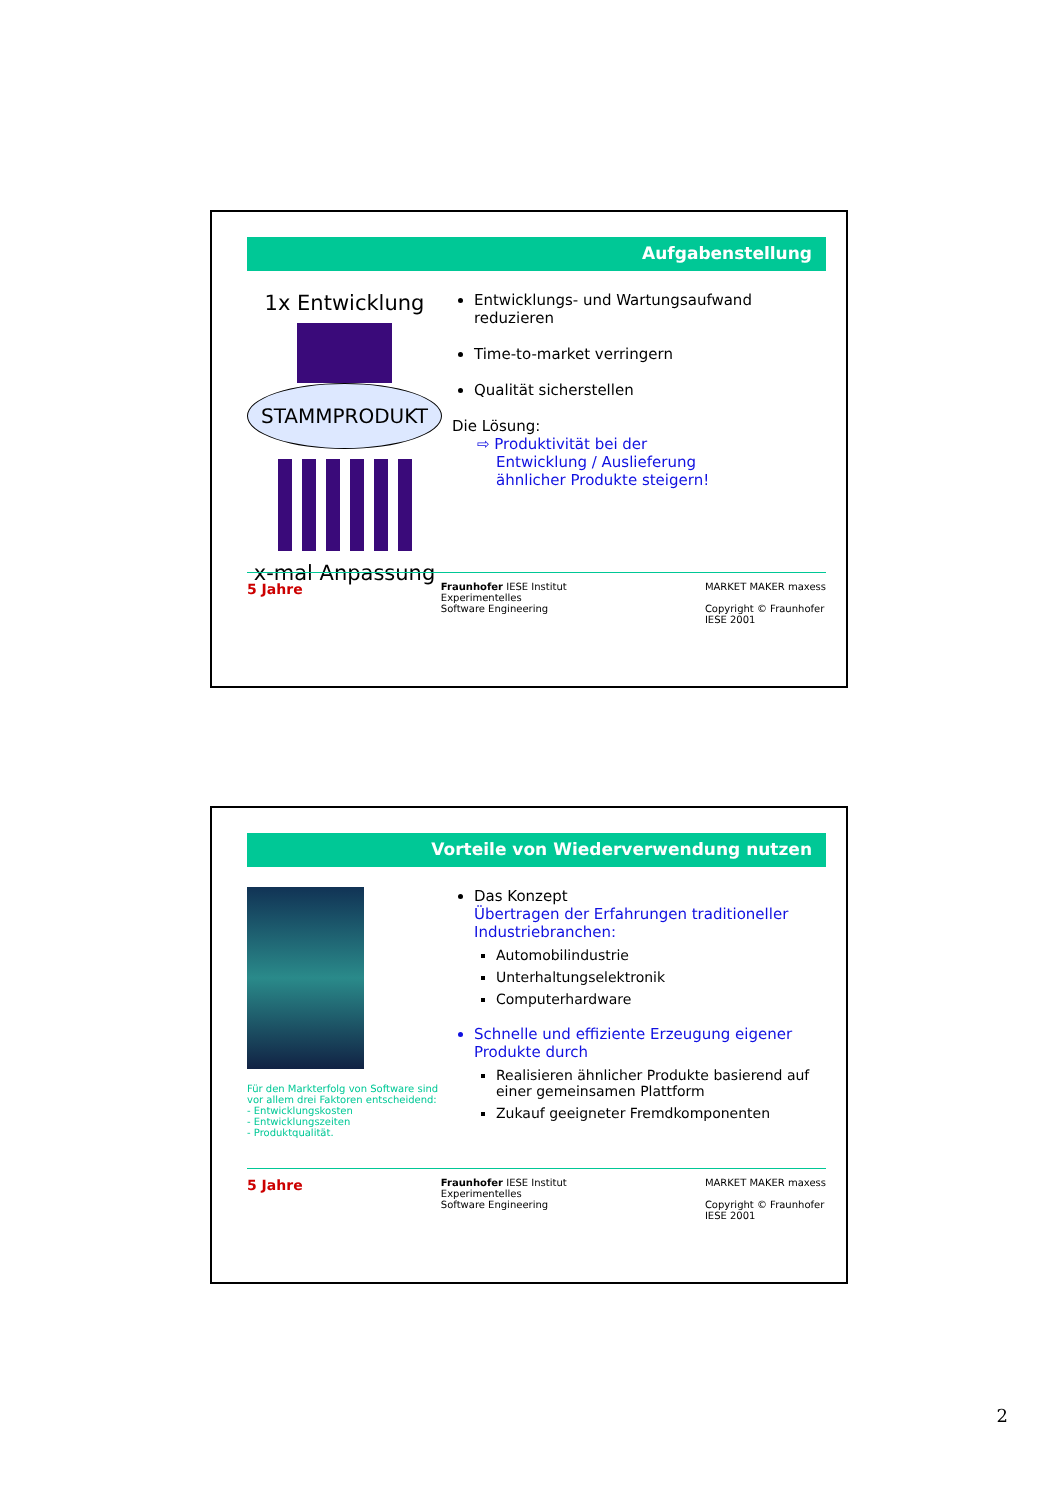Aufgabenstellung
1x Entwicklung
STAMMPRODUKT
x-mal Anpassung
Entwicklungs- und Wartungsaufwand reduzieren
Time-to-market verringern
Qualität sicherstellen
Die Lösung:
⇨ Produktivität bei der
Entwicklung / Auslieferung
ähnlicher Produkte steigern!
5 Jahre
Fraunhofer IESE Institut
Experimentelles
Software Engineering
MARKET MAKER maxess
Copyright © Fraunhofer
IESE 2001
Vorteile von Wiederverwendung nutzen
Für den Markterfolg von Software sind vor allem drei Faktoren entscheidend:
- Entwicklungskosten
- Entwicklungszeiten
- Produktqualität.
Das Konzept
Übertragen der Erfahrungen traditioneller Industriebranchen:
Automobilindustrie
Unterhaltungselektronik
Computerhardware
Schnelle und effiziente Erzeugung eigener Produkte durch
Realisieren ähnlicher Produkte basierend auf einer gemeinsamen Plattform
Zukauf geeigneter Fremdkomponenten
5 Jahre
Fraunhofer IESE Institut
Experimentelles
Software Engineering
MARKET MAKER maxess
Copyright © Fraunhofer
IESE 2001
2